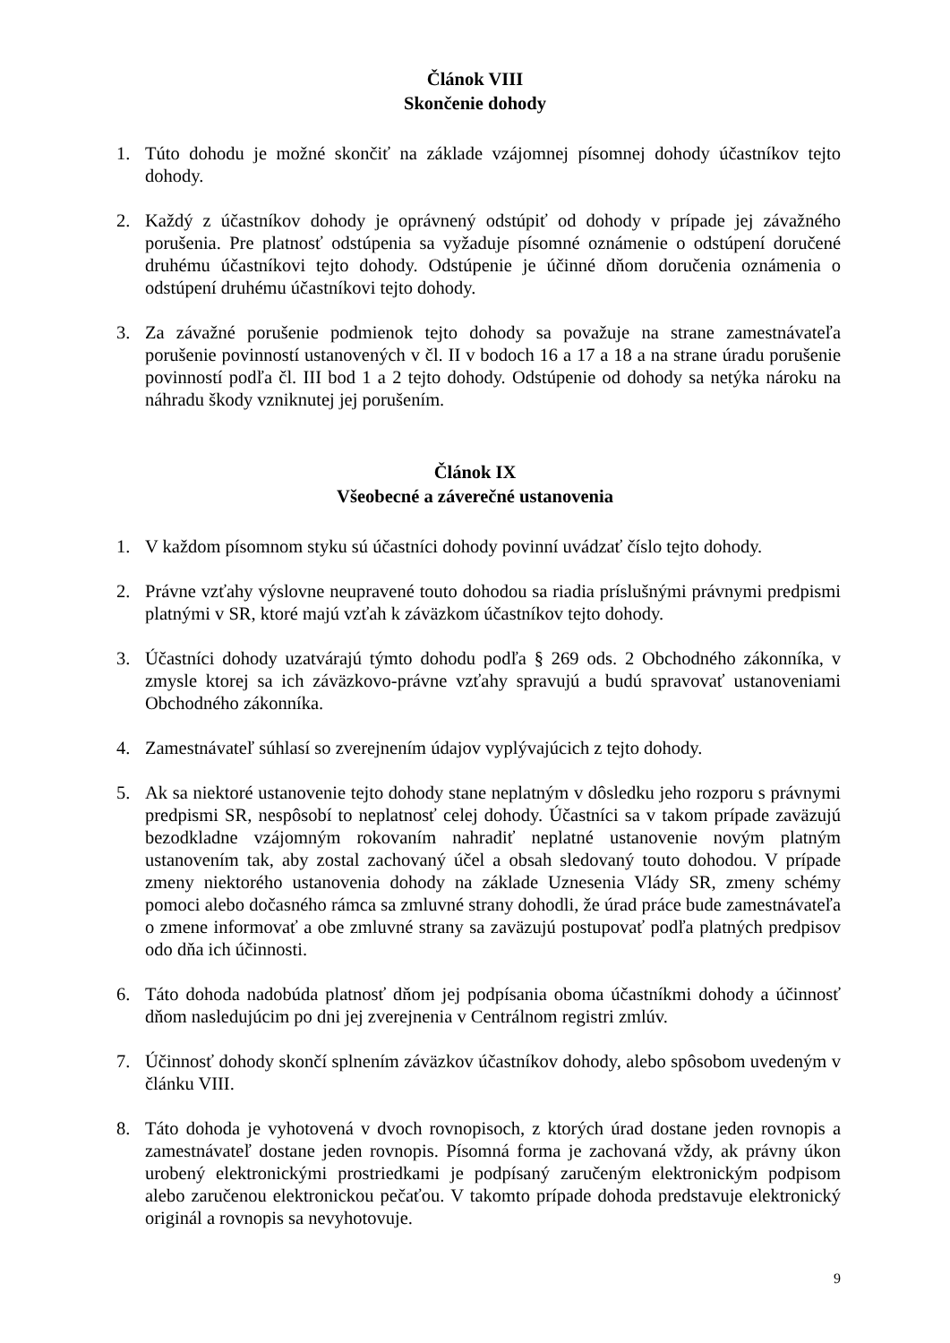Článok VIII
Skončenie dohody
1. Túto dohodu je možné skončiť na základe vzájomnej písomnej dohody účastníkov tejto dohody.
2. Každý z účastníkov dohody je oprávnený odstúpiť od dohody v prípade jej závažného porušenia. Pre platnosť odstúpenia sa vyžaduje písomné oznámenie o odstúpení doručené druhému účastníkovi tejto dohody. Odstúpenie je účinné dňom doručenia oznámenia o odstúpení druhému účastníkovi tejto dohody.
3. Za závažné porušenie podmienok tejto dohody sa považuje na strane zamestnávateľa porušenie povinností ustanovených v čl. II v bodoch 16 a 17 a 18 a na strane úradu porušenie povinností podľa čl. III bod 1 a 2 tejto dohody. Odstúpenie od dohody sa netýka nároku na náhradu škody vzniknutej jej porušením.
Článok IX
Všeobecné a záverečné ustanovenia
1. V každom písomnom styku sú účastníci dohody povinní uvádzať číslo tejto dohody.
2. Právne vzťahy výslovne neupravené touto dohodou sa riadia príslušnými právnymi predpismi platnými v SR, ktoré majú vzťah k záväzkom účastníkov tejto dohody.
3. Účastníci dohody uzatvárajú týmto dohodu podľa § 269 ods. 2 Obchodného zákonníka, v zmysle ktorej sa ich záväzkovo-právne vzťahy spravujú a budú spravovať ustanoveniami Obchodného zákonníka.
4. Zamestnávateľ súhlasí so zverejnením údajov vyplývajúcich z tejto dohody.
5. Ak sa niektoré ustanovenie tejto dohody stane neplatným v dôsledku jeho rozporu s právnymi predpismi SR, nespôsobí to neplatnosť celej dohody. Účastníci sa v takom prípade zaväzujú bezodkladne vzájomným rokovaním nahradiť neplatné ustanovenie novým platným ustanovením tak, aby zostal zachovaný účel a obsah sledovaný touto dohodou. V prípade zmeny niektorého ustanovenia dohody na základe Uznesenia Vlády SR, zmeny schémy pomoci alebo dočasného rámca sa zmluvné strany dohodli, že úrad práce bude zamestnávateľa o zmene informovať a obe zmluvné strany sa zaväzujú postupovať podľa platných predpisov odo dňa ich účinnosti.
6. Táto dohoda nadobúda platnosť dňom jej podpísania oboma účastníkmi dohody a účinnosť dňom nasledujúcim po dni jej zverejnenia v Centrálnom registri zmlúv.
7. Účinnosť dohody skončí splnením záväzkov účastníkov dohody, alebo spôsobom uvedeným v článku VIII.
8. Táto dohoda je vyhotovená v dvoch rovnopisoch, z ktorých úrad dostane jeden rovnopis a zamestnávateľ dostane jeden rovnopis. Písomná forma je zachovaná vždy, ak právny úkon urobený elektronickými prostriedkami je podpísaný zaručeným elektronickým podpisom alebo zaručenou elektronickou pečaťou. V takomto prípade dohoda predstavuje elektronický originál a rovnopis sa nevyhotovuje.
9